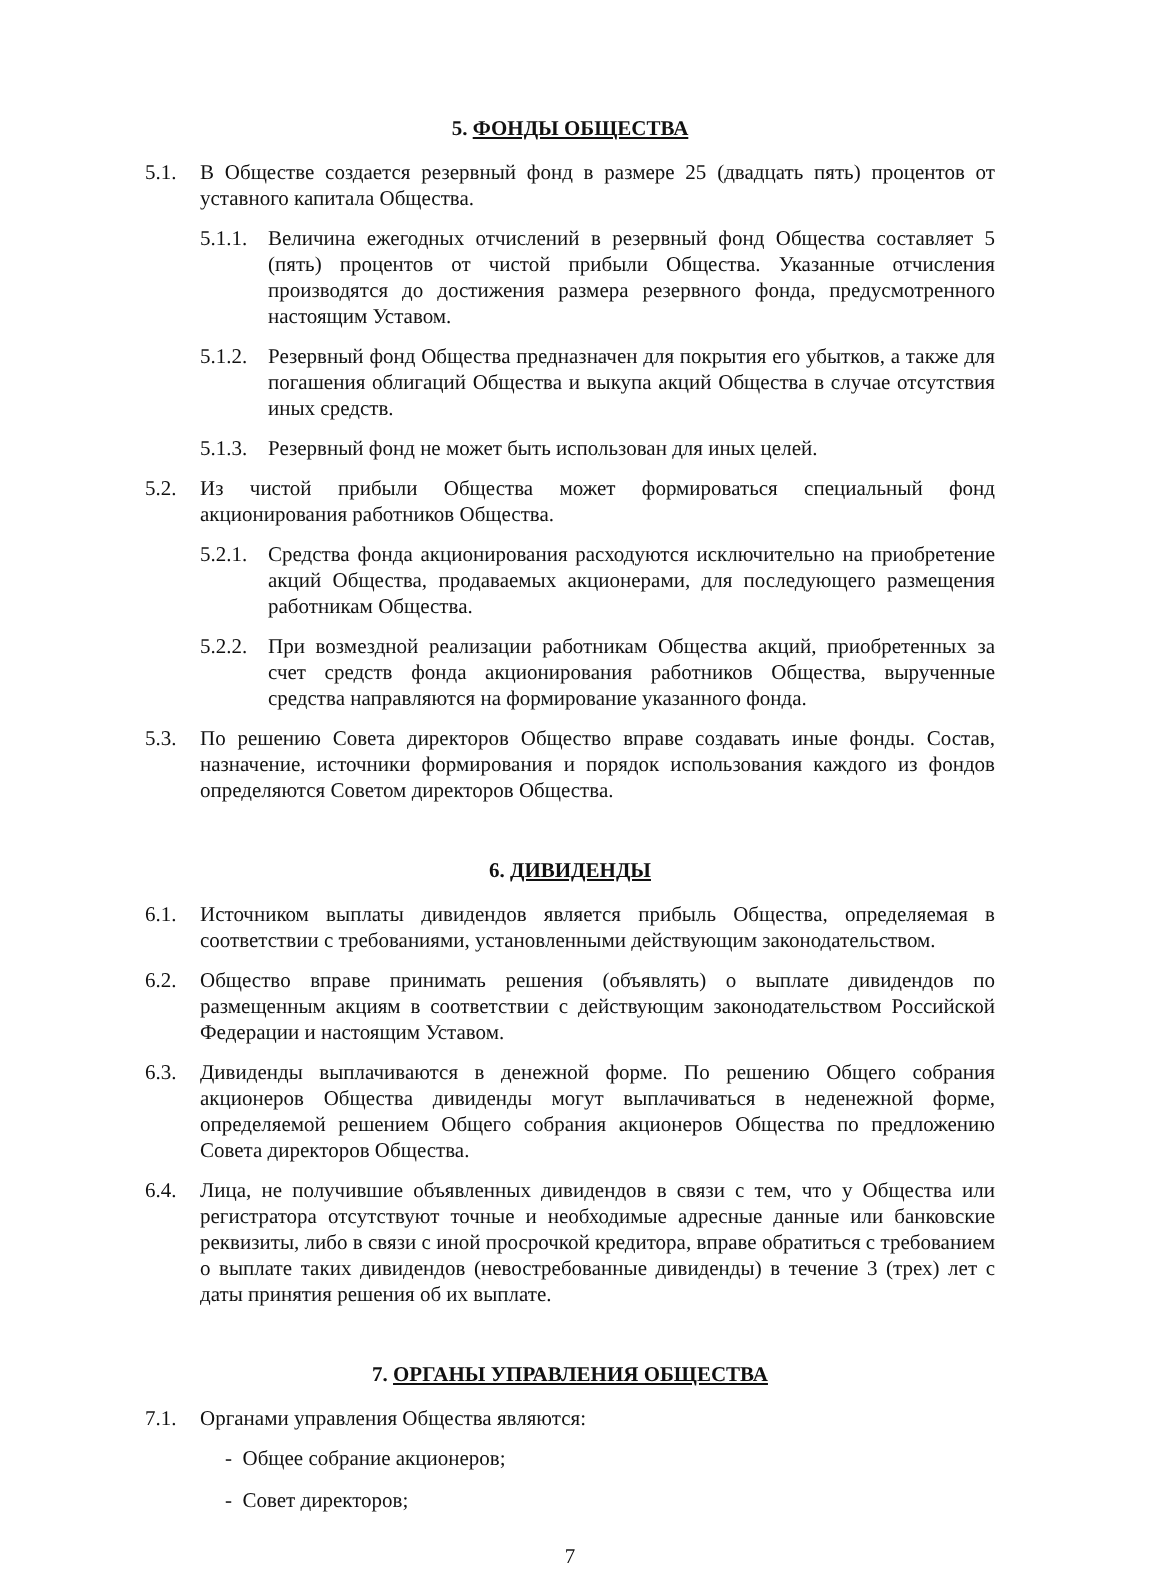5. ФОНДЫ ОБЩЕСТВА
5.1. В Обществе создается резервный фонд в размере 25 (двадцать пять) процентов от уставного капитала Общества.
5.1.1. Величина ежегодных отчислений в резервный фонд Общества составляет 5 (пять) процентов от чистой прибыли Общества. Указанные отчисления производятся до достижения размера резервного фонда, предусмотренного настоящим Уставом.
5.1.2. Резервный фонд Общества предназначен для покрытия его убытков, а также для погашения облигаций Общества и выкупа акций Общества в случае отсутствия иных средств.
5.1.3. Резервный фонд не может быть использован для иных целей.
5.2. Из чистой прибыли Общества может формироваться специальный фонд акционирования работников Общества.
5.2.1. Средства фонда акционирования расходуются исключительно на приобретение акций Общества, продаваемых акционерами, для последующего размещения работникам Общества.
5.2.2. При возмездной реализации работникам Общества акций, приобретенных за счет средств фонда акционирования работников Общества, вырученные средства направляются на формирование указанного фонда.
5.3. По решению Совета директоров Общество вправе создавать иные фонды. Состав, назначение, источники формирования и порядок использования каждого из фондов определяются Советом директоров Общества.
6. ДИВИДЕНДЫ
6.1. Источником выплаты дивидендов является прибыль Общества, определяемая в соответствии с требованиями, установленными действующим законодательством.
6.2. Общество вправе принимать решения (объявлять) о выплате дивидендов по размещенным акциям в соответствии с действующим законодательством Российской Федерации и настоящим Уставом.
6.3. Дивиденды выплачиваются в денежной форме. По решению Общего собрания акционеров Общества дивиденды могут выплачиваться в неденежной форме, определяемой решением Общего собрания акционеров Общества по предложению Совета директоров Общества.
6.4. Лица, не получившие объявленных дивидендов в связи с тем, что у Общества или регистратора отсутствуют точные и необходимые адресные данные или банковские реквизиты, либо в связи с иной просрочкой кредитора, вправе обратиться с требованием о выплате таких дивидендов (невостребованные дивиденды) в течение 3 (трех) лет с даты принятия решения об их выплате.
7. ОРГАНЫ УПРАВЛЕНИЯ ОБЩЕСТВА
7.1. Органами управления Общества являются:
- Общее собрание акционеров;
- Совет директоров;
7